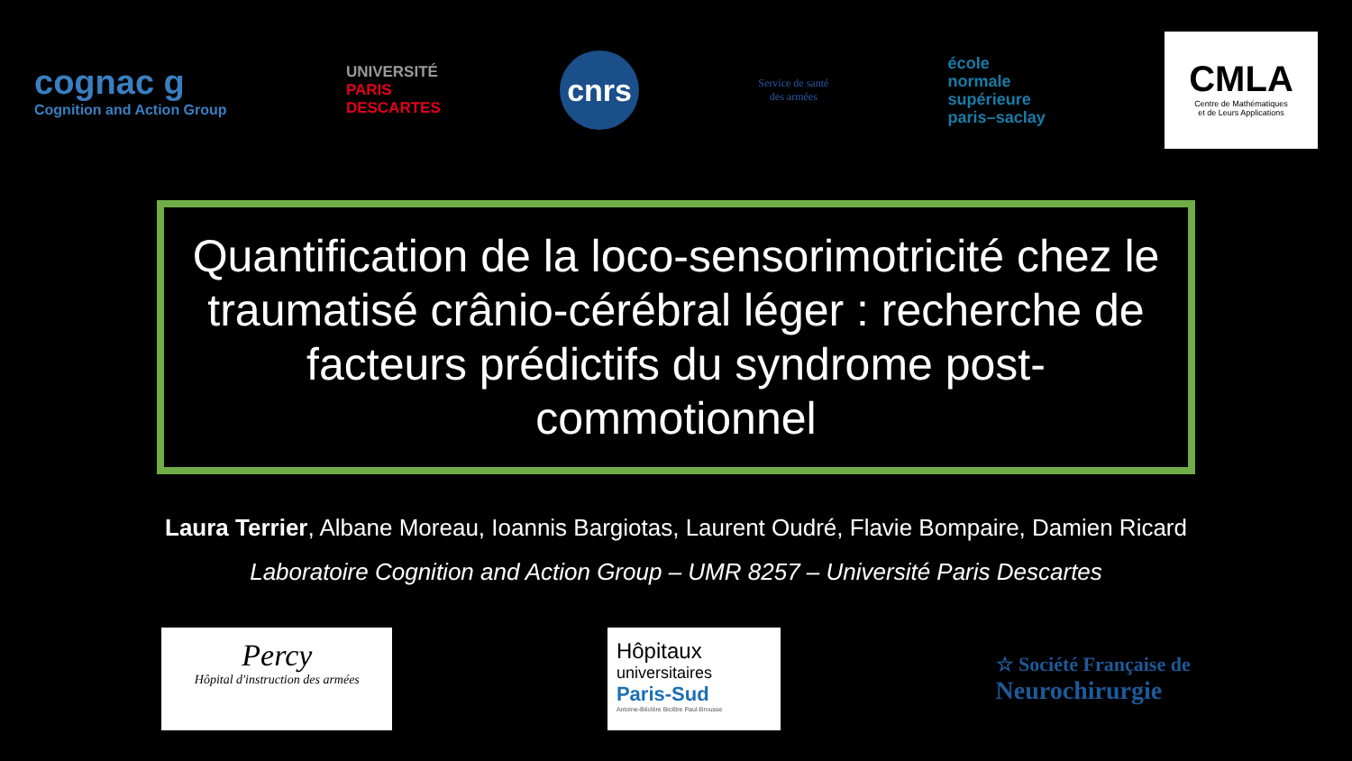cognac g
Cognition and Action Group
UNIVERSITÉ
PARIS
DESCARTES
cnrs
Service de santé
des armées
école
normale
supérieure
paris–saclay
CMLA
Centre de Mathématiques
et de Leurs Applications
Quantification de la loco-sensorimotricité chez le traumatisé crânio-cérébral léger : recherche de facteurs prédictifs du syndrome post-commotionnel
Laura Terrier, Albane Moreau, Ioannis Bargiotas, Laurent Oudré, Flavie Bompaire, Damien Ricard
Laboratoire Cognition and Action Group – UMR 8257 – Université Paris Descartes
Percy
Hôpital d'instruction des armées
Hôpitaux
universitaires
Paris-Sud
Antoine-Béclère Bicêtre Paul-Brousse
☆ Société Française de
Neurochirurgie